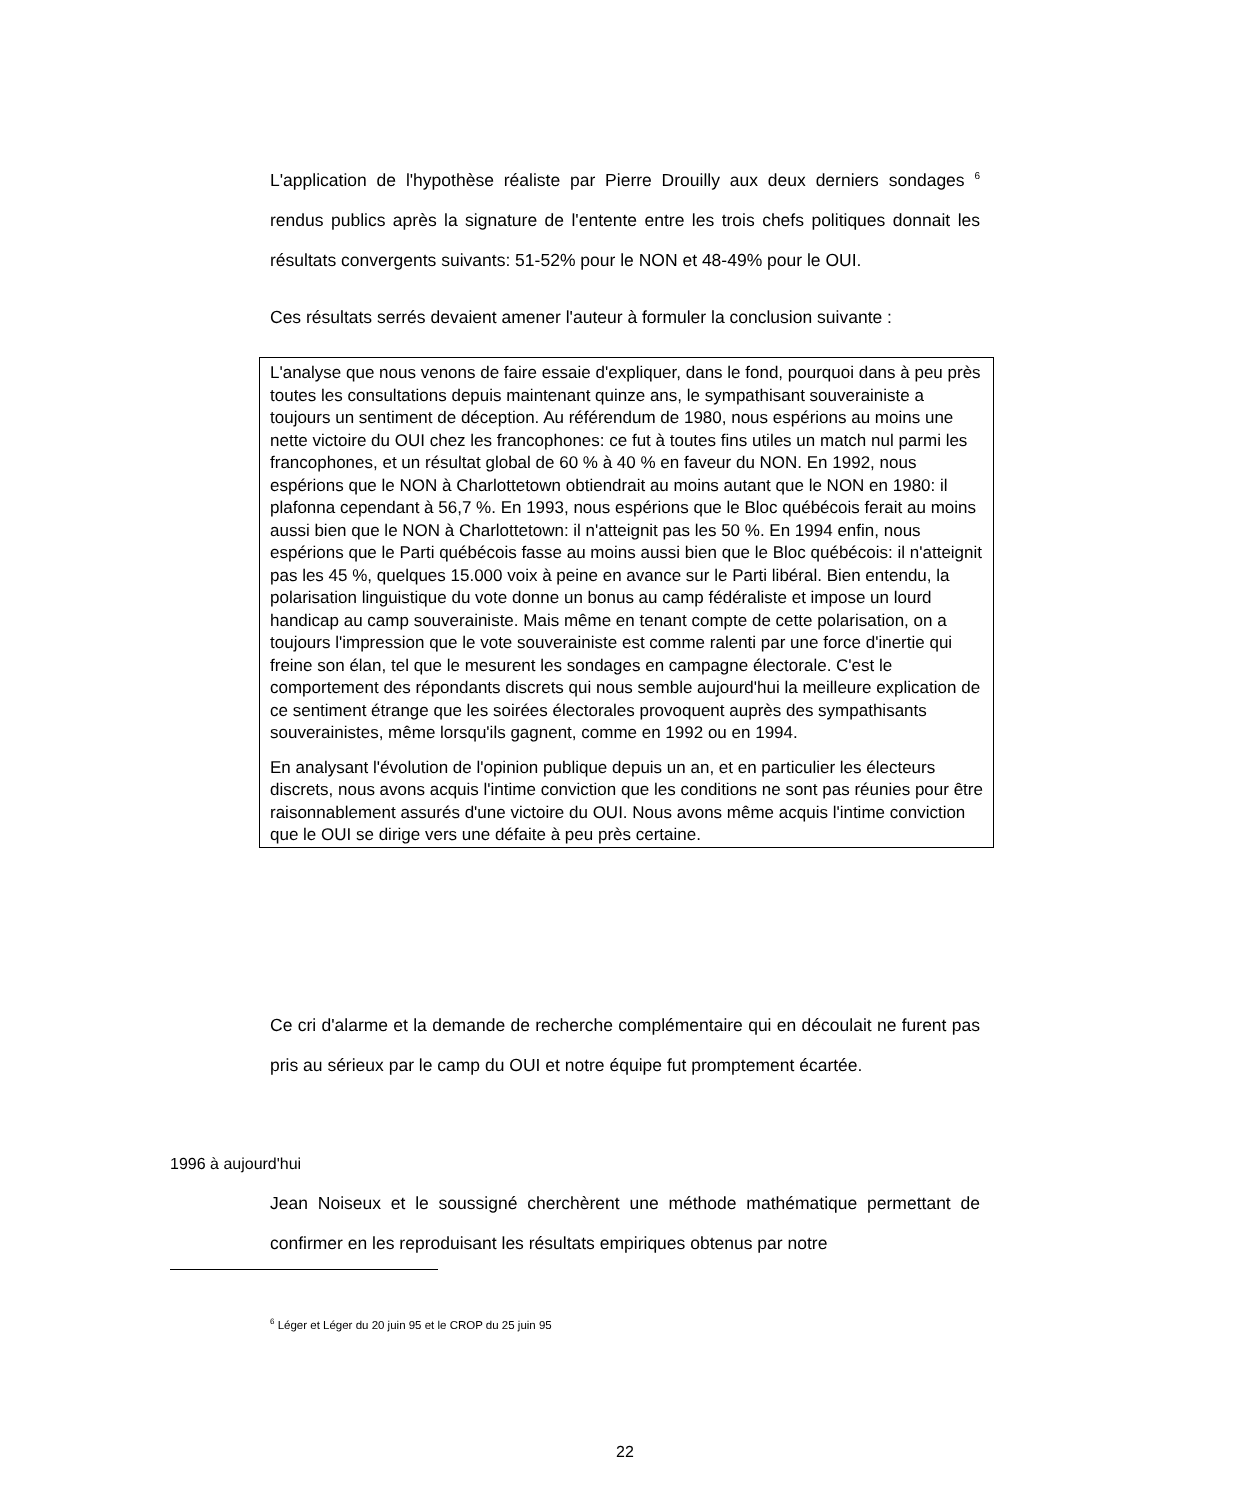L'application de l'hypothèse réaliste par Pierre Drouilly aux deux derniers sondages <sup>6</sup> rendus publics après la signature de l'entente entre les trois chefs politiques donnait les résultats convergents suivants: 51-52% pour le NON et 48-49% pour le OUI.
Ces résultats serrés devaient amener l'auteur à formuler la conclusion suivante :
L'analyse que nous venons de faire essaie d'expliquer, dans le fond, pourquoi dans à peu près toutes les consultations depuis maintenant quinze ans, le sympathisant souverainiste a toujours un sentiment de déception. Au référendum de 1980, nous espérions au moins une nette victoire du OUI chez les francophones: ce fut à toutes fins utiles un match nul parmi les francophones, et un résultat global de 60 % à 40 % en faveur du NON. En 1992, nous espérions que le NON à Charlottetown obtiendrait au moins autant que le NON en 1980: il plafonna cependant à 56,7 %. En 1993, nous espérions que le Bloc québécois ferait au moins aussi bien que le NON à Charlottetown: il n'atteignit pas les 50 %. En 1994 enfin, nous espérions que le Parti québécois fasse au moins aussi bien que le Bloc québécois: il n'atteignit pas les 45 %, quelques 15.000 voix à peine en avance sur le Parti libéral. Bien entendu, la polarisation linguistique du vote donne un bonus au camp fédéraliste et impose un lourd handicap au camp souverainiste. Mais même en tenant compte de cette polarisation, on a toujours l'impression que le vote souverainiste est comme ralenti par une force d'inertie qui freine son élan, tel que le mesurent les sondages en campagne électorale. C'est le comportement des répondants discrets qui nous semble aujourd'hui la meilleure explication de ce sentiment étrange que les soirées électorales provoquent auprès des sympathisants souverainistes, même lorsqu'ils gagnent, comme en 1992 ou en 1994.
En analysant l'évolution de l'opinion publique depuis un an, et en particulier les électeurs discrets, nous avons acquis l'intime conviction que les conditions ne sont pas réunies pour être raisonnablement assurés d'une victoire du OUI. Nous avons même acquis l'intime conviction que le OUI se dirige vers une défaite à peu près certaine.
Ce cri d'alarme et la demande de recherche complémentaire qui en découlait ne furent pas pris au sérieux par le camp du OUI et notre équipe fut promptement écartée.
1996 à aujourd'hui
Jean Noiseux et le soussigné cherchèrent une méthode mathématique permettant de confirmer en les reproduisant les résultats empiriques obtenus par notre
<sup>6</sup> Léger et Léger du 20 juin 95 et le CROP du 25 juin 95
22